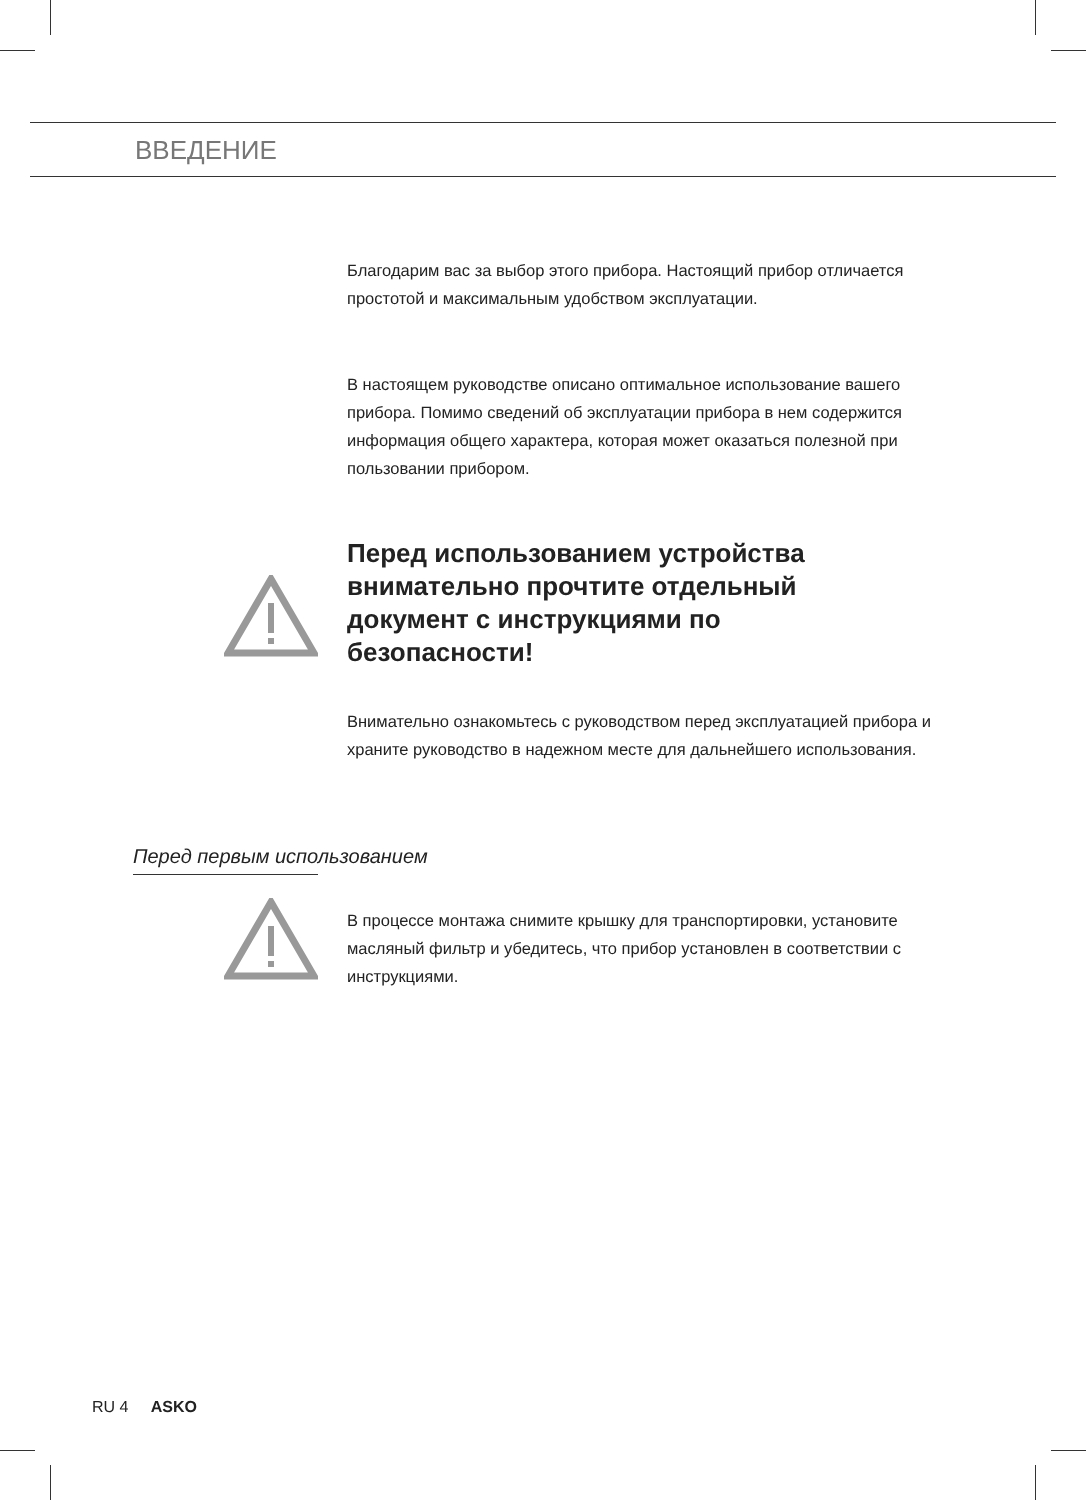ВВЕДЕНИЕ
Благодарим вас за выбор этого прибора. Настоящий прибор отличается простотой и максимальным удобством эксплуатации.
В настоящем руководстве описано оптимальное использование вашего прибора. Помимо сведений об эксплуатации прибора в нем содержится информация общего характера, которая может оказаться полезной при пользовании прибором.
Перед использованием устройства внимательно прочтите отдельный документ с инструкциями по безопасности!
Внимательно ознакомьтесь с руководством перед эксплуатацией прибора и храните руководство в надежном месте для дальнейшего использования.
Перед первым использованием
В процессе монтажа снимите крышку для транспортировки, установите масляный фильтр и убедитесь, что прибор установлен в соответствии с инструкциями.
RU 4 ASKO